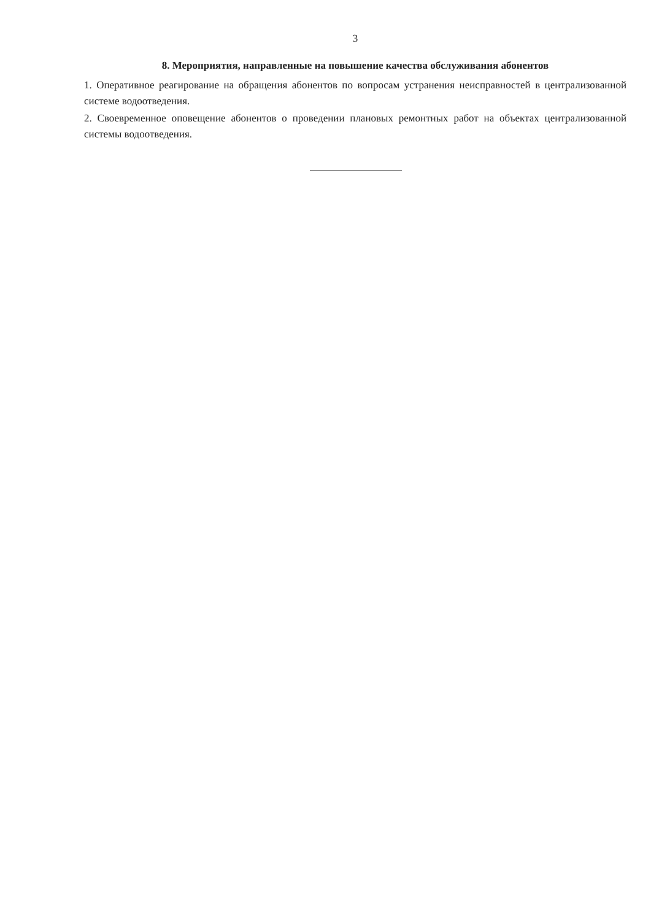3
8. Мероприятия, направленные на повышение качества обслуживания абонентов
1. Оперативное реагирование на обращения абонентов по вопросам устранения неисправностей в централизованной системе водоотведения.
2. Своевременное оповещение абонентов о проведении плановых ремонтных работ на объектах централизованной системы водоотведения.